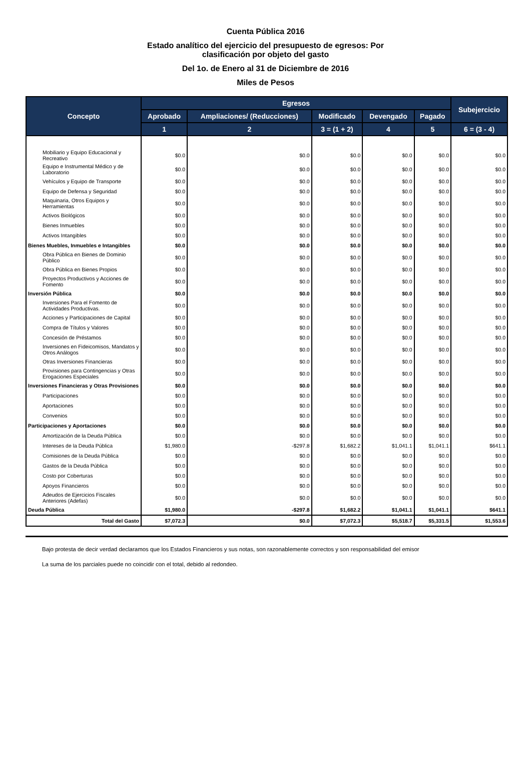Cuenta Pública 2016
Estado analítico del ejercicio del presupuesto de egresos: Por
clasificación por objeto del gasto
Del 1o. de Enero al 31 de Diciembre de 2016
Miles de Pesos
| Concepto | Egresos | | | | | Subejercicio |
| --- | --- | --- | --- | --- | --- | --- |
| | Aprobado | Ampliaciones/ (Reducciones) | Modificado | Devengado | Pagado | |
| | 1 | 2 | 3 = (1 + 2) | 4 | 5 | 6 = (3 - 4) |
| Mobiliario y Equipo Educacional y Recreativo | $0.0 | $0.0 | $0.0 | $0.0 | $0.0 | $0.0 |
| Equipo e Instrumental Médico y de Laboratorio | $0.0 | $0.0 | $0.0 | $0.0 | $0.0 | $0.0 |
| Vehículos y Equipo de Transporte | $0.0 | $0.0 | $0.0 | $0.0 | $0.0 | $0.0 |
| Equipo de Defensa y Seguridad | $0.0 | $0.0 | $0.0 | $0.0 | $0.0 | $0.0 |
| Maquinaria, Otros Equipos y Herramientas | $0.0 | $0.0 | $0.0 | $0.0 | $0.0 | $0.0 |
| Activos Biológicos | $0.0 | $0.0 | $0.0 | $0.0 | $0.0 | $0.0 |
| Bienes Inmuebles | $0.0 | $0.0 | $0.0 | $0.0 | $0.0 | $0.0 |
| Activos Intangibles | $0.0 | $0.0 | $0.0 | $0.0 | $0.0 | $0.0 |
| Bienes Muebles, Inmuebles e Intangibles | $0.0 | $0.0 | $0.0 | $0.0 | $0.0 | $0.0 |
| Obra Pública en Bienes de Dominio Público | $0.0 | $0.0 | $0.0 | $0.0 | $0.0 | $0.0 |
| Obra Pública en Bienes Propios | $0.0 | $0.0 | $0.0 | $0.0 | $0.0 | $0.0 |
| Proyectos Productivos y Acciones de Fomento | $0.0 | $0.0 | $0.0 | $0.0 | $0.0 | $0.0 |
| Inversión Pública | $0.0 | $0.0 | $0.0 | $0.0 | $0.0 | $0.0 |
| Inversiones Para el Fomento de Actividades Productivas. | $0.0 | $0.0 | $0.0 | $0.0 | $0.0 | $0.0 |
| Acciones y Participaciones de Capital | $0.0 | $0.0 | $0.0 | $0.0 | $0.0 | $0.0 |
| Compra de Títulos y Valores | $0.0 | $0.0 | $0.0 | $0.0 | $0.0 | $0.0 |
| Concesión de Préstamos | $0.0 | $0.0 | $0.0 | $0.0 | $0.0 | $0.0 |
| Inversiones en Fideicomisos, Mandatos y Otros Análogos | $0.0 | $0.0 | $0.0 | $0.0 | $0.0 | $0.0 |
| Otras Inversiones Financieras | $0.0 | $0.0 | $0.0 | $0.0 | $0.0 | $0.0 |
| Provisiones para Contingencias y Otras Erogaciones Especiales | $0.0 | $0.0 | $0.0 | $0.0 | $0.0 | $0.0 |
| Inversiones Financieras y Otras Provisiones | $0.0 | $0.0 | $0.0 | $0.0 | $0.0 | $0.0 |
| Participaciones | $0.0 | $0.0 | $0.0 | $0.0 | $0.0 | $0.0 |
| Aportaciones | $0.0 | $0.0 | $0.0 | $0.0 | $0.0 | $0.0 |
| Convenios | $0.0 | $0.0 | $0.0 | $0.0 | $0.0 | $0.0 |
| Participaciones y Aportaciones | $0.0 | $0.0 | $0.0 | $0.0 | $0.0 | $0.0 |
| Amortización de la Deuda Pública | $0.0 | $0.0 | $0.0 | $0.0 | $0.0 | $0.0 |
| Intereses de la Deuda Pública | $1,980.0 | -$297.8 | $1,682.2 | $1,041.1 | $1,041.1 | $641.1 |
| Comisiones de la Deuda Pública | $0.0 | $0.0 | $0.0 | $0.0 | $0.0 | $0.0 |
| Gastos de la Deuda Pública | $0.0 | $0.0 | $0.0 | $0.0 | $0.0 | $0.0 |
| Costo por Coberturas | $0.0 | $0.0 | $0.0 | $0.0 | $0.0 | $0.0 |
| Apoyos Financieros | $0.0 | $0.0 | $0.0 | $0.0 | $0.0 | $0.0 |
| Adeudos de Ejercicios Fiscales Anteriores (Adefas) | $0.0 | $0.0 | $0.0 | $0.0 | $0.0 | $0.0 |
| Deuda Pública | $1,980.0 | -$297.8 | $1,682.2 | $1,041.1 | $1,041.1 | $641.1 |
| Total del Gasto | $7,072.3 | $0.0 | $7,072.3 | $5,518.7 | $5,331.5 | $1,553.6 |
Bajo protesta de decir verdad declaramos que los Estados Financieros y sus notas, son razonablemente correctos y son responsabilidad del emisor
La suma de los parciales puede no coincidir con el total, debido al redondeo.